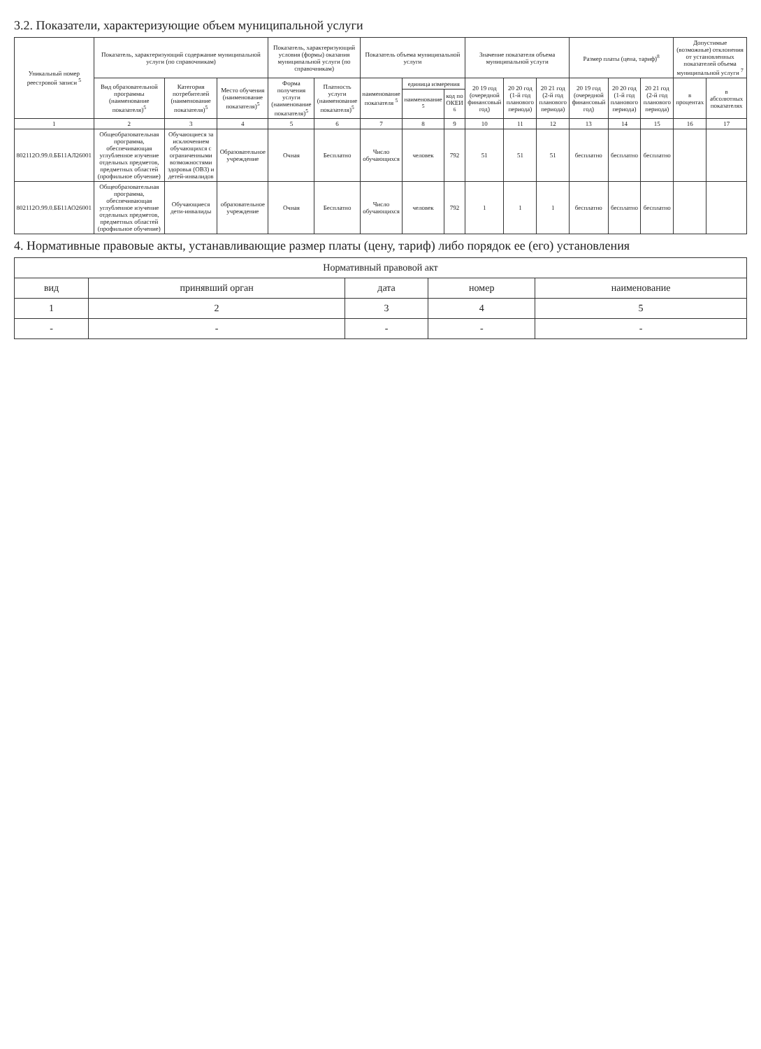3.2. Показатели, характеризующие объем муниципальной услуги
| Уникальный номер реестровой записи <sup>5</sup> | Показатель, характеризующий содержание муниципальной услуги (по справочникам) | | | Показатель, характеризующий условия (формы) оказания муниципальной услуги (по справочникам) | | Показатель объема муниципальной услуги | | | Значение показателя объема муниципальной услуги | | | Размер платы (цена, тариф)<sup>8</sup> | | | Допустимые (возможные) отклонения от установленных показателей объема муниципальной услуги <sup>7</sup> | |
| --- | --- | --- | --- | --- | --- | --- | --- | --- | --- | --- | --- | --- | --- | --- | --- | --- |
| | Вид образовательной программы (наименование показателя)<sup>5</sup> | Категория потребителей (наименование показателя)<sup>5</sup> | Место обучения (наименование показателя)<sup>5</sup> | Форма получения услуги (наименование показателя)<sup>5</sup> | Платность услуги (наименование показателя)<sup>5</sup> | наименование показателя <sup>5</sup> | единица измерения | | 20 19 год (очередной финансовый год) | 20 20 год (1-й год планового периода) | 20 21 год (2-й год планового периода) | 20 19 год (очередной финансовый год) | 20 20 год (1-й год планового периода) | 20 21 год (2-й год планового периода) | в процентах | в абсолютных показателях |
| | | | | | | | наименование <sup>5</sup> | код по ОКЕИ <sup>6</sup> | | | | | | | | |
| 1 | 2 | 3 | 4 | 5 | 6 | 7 | 8 | 9 | 10 | 11 | 12 | 13 | 14 | 15 | 16 | 17 |
| 802112О.99.0.ББ11АЛ26001 | Общеобразовательная программа, обеспечивающая углубленное изучение отдельных предметов, предметных областей (профильное обучение) | Обучающиеся за исключением обучающихся с ограниченными возможностями здоровья (ОВЗ) и детей-инвалидов | Образовательное учреждение | Очная | Бесплатно | Число обучающихся | человек | 792 | 51 | 51 | 51 | бесплатно | бесплатно | бесплатно | | |
| 802112О.99.0.ББ11АО26001 | Общеобразовательная программа, обеспечивающая углубленное изучение отдельных предметов, предметных областей (профильное обучение) | Обучающиеся дети-инвалиды | образовательное учреждение | Очная | Бесплатно | Число обучающихся | человек | 792 | 1 | 1 | 1 | бесплатно | бесплатно | бесплатно | | |
4. Нормативные правовые акты, устанавливающие размер платы (цену, тариф) либо порядок ее (его) установления
| Нормативный правовой акт | | | | |
| --- | --- | --- | --- | --- |
| вид | принявший орган | дата | номер | наименование |
| 1 | 2 | 3 | 4 | 5 |
| - | - | - | - | - |